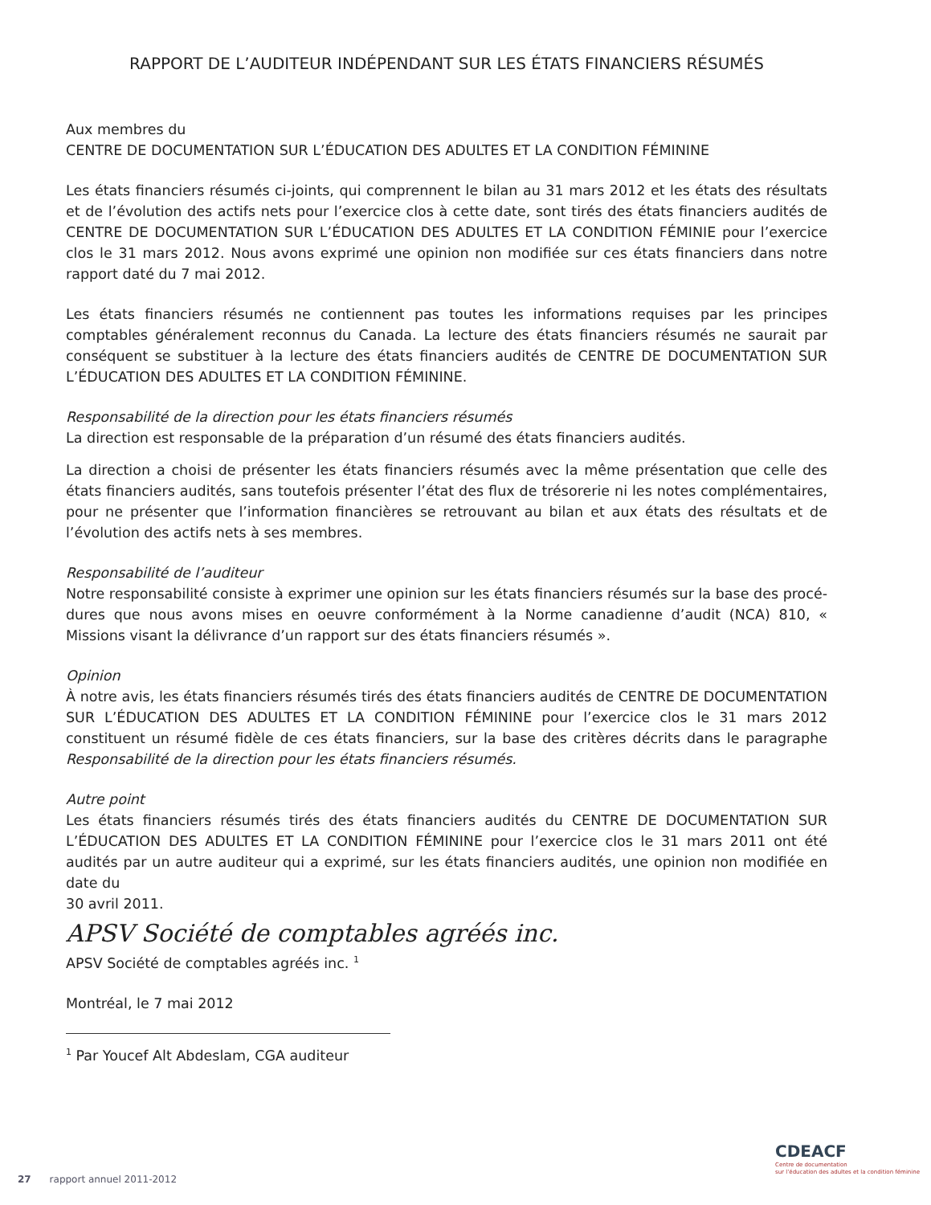RAPPORT DE L’AUDITEUR INDÉPENDANT SUR LES ÉTATS FINANCIERS RÉSUMÉS
Aux membres du
CENTRE DE DOCUMENTATION SUR L’ÉDUCATION DES ADULTES ET LA CONDITION FÉMININE
Les états financiers résumés ci-joints, qui comprennent le bilan au 31 mars 2012 et les états des résultats et de l’évolution des actifs nets pour l’exercice clos à cette date, sont tirés des états financiers audités de CENTRE DE DOCUMENTATION SUR L’ÉDUCATION DES ADULTES ET LA CONDITION FÉMINIE pour l’exercice clos le 31 mars 2012. Nous avons exprimé une opinion non modifiée sur ces états financiers dans notre rapport daté du 7 mai 2012.
Les états financiers résumés ne contiennent pas toutes les informations requises par les principes comptables généralement reconnus du Canada. La lecture des états financiers résumés ne saurait par conséquent se substituer à la lecture des états financiers audités de CENTRE DE DOCUMENTATION SUR L’ÉDUCATION DES ADULTES ET LA CONDITION FÉMININE.
Responsabilité de la direction pour les états financiers résumés
La direction est responsable de la préparation d’un résumé des états financiers audités.
La direction a choisi de présenter les états financiers résumés avec la même présentation que celle des états financiers audités, sans toutefois présenter l’état des flux de trésorerie ni les notes complémentaires, pour ne présenter que l’information financières se retrouvant au bilan et aux états des résultats et de l’évolution des actifs nets à ses membres.
Responsabilité de l’auditeur
Notre responsabilité consiste à exprimer une opinion sur les états financiers résumés sur la base des procé-dures que nous avons mises en oeuvre conformément à la Norme canadienne d’audit (NCA) 810, « Missions visant la délivrance d’un rapport sur des états financiers résumés ».
Opinion
À notre avis, les états financiers résumés tirés des états financiers audités de CENTRE DE DOCUMENTATION SUR L’ÉDUCATION DES ADULTES ET LA CONDITION FÉMININE pour l’exercice clos le 31 mars 2012 constituent un résumé fidèle de ces états financiers, sur la base des critères décrits dans le paragraphe Responsabilité de la direction pour les états financiers résumés.
Autre point
Les états financiers résumés tirés des états financiers audités du CENTRE DE DOCUMENTATION SUR L’ÉDUCATION DES ADULTES ET LA CONDITION FÉMININE pour l’exercice clos le 31 mars 2011 ont été audités par un autre auditeur qui a exprimé, sur les états financiers audités, une opinion non modifiée en date du
30 avril 2011.
APSV Société de comptables agréés inc.
APSV Société de comptables agréés inc. <sup>1</sup>
Montréal, le 7 mai 2012
<sup>1</sup> Par Youcef Alt Abdeslam, CGA auditeur
CDEACF
Centre de documentation
sur l’éducation des adultes et la condition féminine
27 rapport annuel 2011-2012